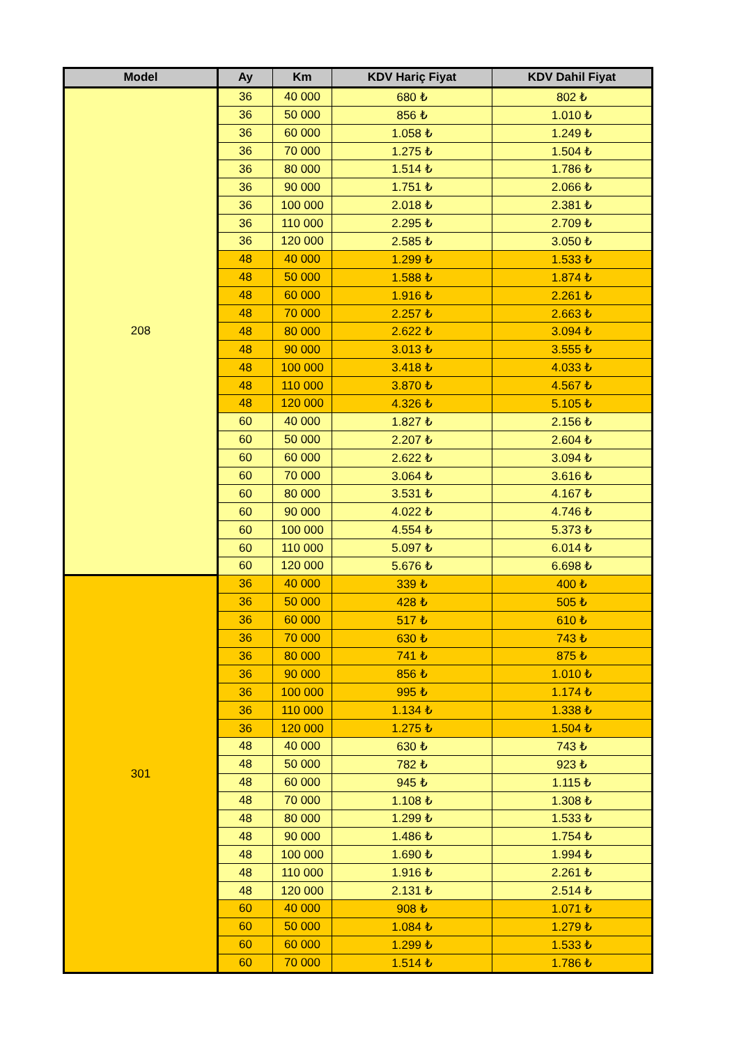| Model | Ay | Km | KDV Hariç Fiyat | KDV Dahil Fiyat |
| --- | --- | --- | --- | --- |
| 208 | 36 | 40 000 | 680 ₺ | 802 ₺ |
| | 36 | 50 000 | 856 ₺ | 1.010 ₺ |
| | 36 | 60 000 | 1.058 ₺ | 1.249 ₺ |
| | 36 | 70 000 | 1.275 ₺ | 1.504 ₺ |
| | 36 | 80 000 | 1.514 ₺ | 1.786 ₺ |
| | 36 | 90 000 | 1.751 ₺ | 2.066 ₺ |
| | 36 | 100 000 | 2.018 ₺ | 2.381 ₺ |
| | 36 | 110 000 | 2.295 ₺ | 2.709 ₺ |
| | 36 | 120 000 | 2.585 ₺ | 3.050 ₺ |
| | 48 | 40 000 | 1.299 ₺ | 1.533 ₺ |
| | 48 | 50 000 | 1.588 ₺ | 1.874 ₺ |
| | 48 | 60 000 | 1.916 ₺ | 2.261 ₺ |
| | 48 | 70 000 | 2.257 ₺ | 2.663 ₺ |
| | 48 | 80 000 | 2.622 ₺ | 3.094 ₺ |
| | 48 | 90 000 | 3.013 ₺ | 3.555 ₺ |
| | 48 | 100 000 | 3.418 ₺ | 4.033 ₺ |
| | 48 | 110 000 | 3.870 ₺ | 4.567 ₺ |
| | 48 | 120 000 | 4.326 ₺ | 5.105 ₺ |
| | 60 | 40 000 | 1.827 ₺ | 2.156 ₺ |
| | 60 | 50 000 | 2.207 ₺ | 2.604 ₺ |
| | 60 | 60 000 | 2.622 ₺ | 3.094 ₺ |
| | 60 | 70 000 | 3.064 ₺ | 3.616 ₺ |
| | 60 | 80 000 | 3.531 ₺ | 4.167 ₺ |
| | 60 | 90 000 | 4.022 ₺ | 4.746 ₺ |
| | 60 | 100 000 | 4.554 ₺ | 5.373 ₺ |
| | 60 | 110 000 | 5.097 ₺ | 6.014 ₺ |
| | 60 | 120 000 | 5.676 ₺ | 6.698 ₺ |
| 301 | 36 | 40 000 | 339 ₺ | 400 ₺ |
| | 36 | 50 000 | 428 ₺ | 505 ₺ |
| | 36 | 60 000 | 517 ₺ | 610 ₺ |
| | 36 | 70 000 | 630 ₺ | 743 ₺ |
| | 36 | 80 000 | 741 ₺ | 875 ₺ |
| | 36 | 90 000 | 856 ₺ | 1.010 ₺ |
| | 36 | 100 000 | 995 ₺ | 1.174 ₺ |
| | 36 | 110 000 | 1.134 ₺ | 1.338 ₺ |
| | 36 | 120 000 | 1.275 ₺ | 1.504 ₺ |
| | 48 | 40 000 | 630 ₺ | 743 ₺ |
| | 48 | 50 000 | 782 ₺ | 923 ₺ |
| | 48 | 60 000 | 945 ₺ | 1.115 ₺ |
| | 48 | 70 000 | 1.108 ₺ | 1.308 ₺ |
| | 48 | 80 000 | 1.299 ₺ | 1.533 ₺ |
| | 48 | 90 000 | 1.486 ₺ | 1.754 ₺ |
| | 48 | 100 000 | 1.690 ₺ | 1.994 ₺ |
| | 48 | 110 000 | 1.916 ₺ | 2.261 ₺ |
| | 48 | 120 000 | 2.131 ₺ | 2.514 ₺ |
| | 60 | 40 000 | 908 ₺ | 1.071 ₺ |
| | 60 | 50 000 | 1.084 ₺ | 1.279 ₺ |
| | 60 | 60 000 | 1.299 ₺ | 1.533 ₺ |
| | 60 | 70 000 | 1.514 ₺ | 1.786 ₺ |